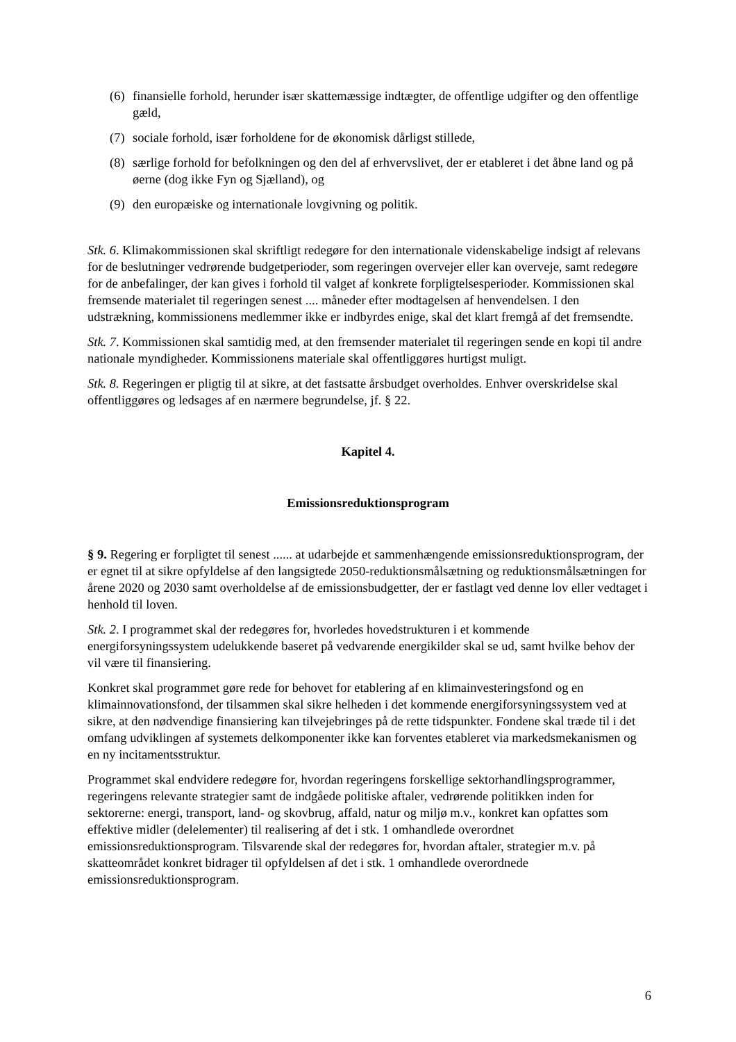(6) finansielle forhold, herunder især skattemæssige indtægter, de offentlige udgifter og den offentlige gæld,
(7) sociale forhold, især forholdene for de økonomisk dårligst stillede,
(8) særlige forhold for befolkningen og den del af erhvervslivet, der er etableret i det åbne land og på øerne (dog ikke Fyn og Sjælland), og
(9) den europæiske og internationale lovgivning og politik.
Stk. 6. Klimakommissionen skal skriftligt redegøre for den internationale videnskabelige indsigt af relevans for de beslutninger vedrørende budgetperioder, som regeringen overvejer eller kan overveje, samt redegøre for de anbefalinger, der kan gives i forhold til valget af konkrete forpligtelsesperioder. Kommissionen skal fremsende materialet til regeringen senest .... måneder efter modtagelsen af henvendelsen. I den udstrækning, kommissionens medlemmer ikke er indbyrdes enige, skal det klart fremgå af det fremsendte.
Stk. 7. Kommissionen skal samtidig med, at den fremsender materialet til regeringen sende en kopi til andre nationale myndigheder. Kommissionens materiale skal offentliggøres hurtigst muligt.
Stk. 8. Regeringen er pligtig til at sikre, at det fastsatte årsbudget overholdes. Enhver overskridelse skal offentliggøres og ledsages af en nærmere begrundelse, jf. § 22.
Kapitel 4.
Emissionsreduktionsprogram
§ 9. Regering er forpligtet til senest ...... at udarbejde et sammenhængende emissionsreduktionsprogram, der er egnet til at sikre opfyldelse af den langsigtede 2050-reduktionsmålsætning og reduktionsmålsætningen for årene 2020 og 2030 samt overholdelse af de emissionsbudgetter, der er fastlagt ved denne lov eller vedtaget i henhold til loven.
Stk. 2. I programmet skal der redegøres for, hvorledes hovedstrukturen i et kommende energiforsyningssystem udelukkende baseret på vedvarende energikilder skal se ud, samt hvilke behov der vil være til finansiering.
Konkret skal programmet gøre rede for behovet for etablering af en klimainvesteringsfond og en klimainnovationsfond, der tilsammen skal sikre helheden i det kommende energiforsyningssystem ved at sikre, at den nødvendige finansiering kan tilvejebringes på de rette tidspunkter. Fondene skal træde til i det omfang udviklingen af systemets delkomponenter ikke kan forventes etableret via markedsmekanismen og en ny incitamentsstruktur.
Programmet skal endvidere redegøre for, hvordan regeringens forskellige sektorhandlingsprogrammer, regeringens relevante strategier samt de indgåede politiske aftaler, vedrørende politikken inden for sektorerne: energi, transport, land- og skovbrug, affald, natur og miljø m.v., konkret kan opfattes som effektive midler (delelementer) til realisering af det i stk. 1 omhandlede overordnet emissionsreduktionsprogram. Tilsvarende skal der redegøres for, hvordan aftaler, strategier m.v. på skatteområdet konkret bidrager til opfyldelsen af det i stk. 1 omhandlede overordnede emissionsreduktionsprogram.
6